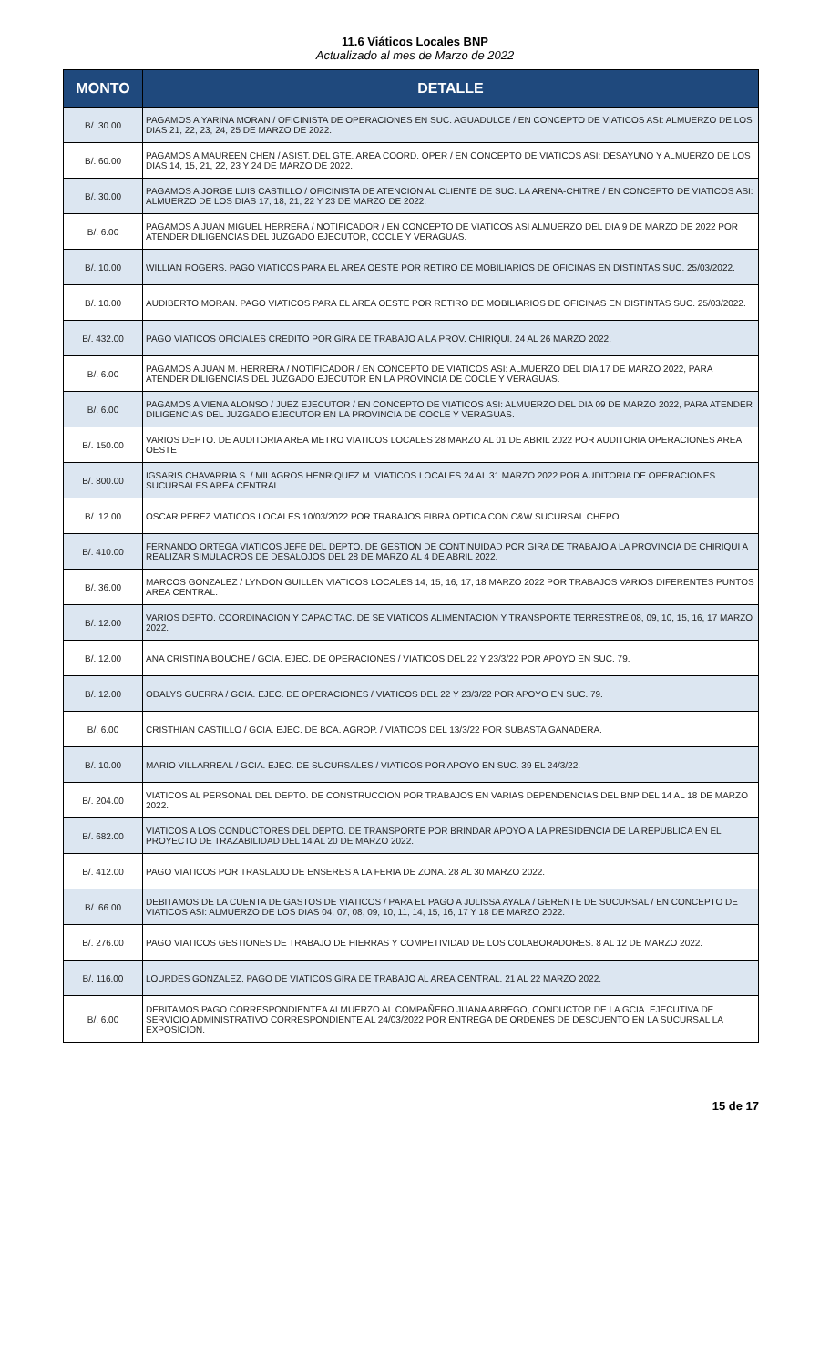11.6 Viáticos Locales BNP
Actualizado al mes de Marzo de 2022
| MONTO | DETALLE |
| --- | --- |
| B/. 30.00 | PAGAMOS A YARINA MORAN / OFICINISTA DE OPERACIONES EN SUC. AGUADULCE / EN CONCEPTO DE VIATICOS ASI: ALMUERZO DE LOS DIAS 21, 22, 23, 24, 25 DE MARZO DE 2022. |
| B/. 60.00 | PAGAMOS A MAUREEN CHEN / ASIST. DEL GTE. AREA COORD. OPER / EN CONCEPTO DE VIATICOS ASI: DESAYUNO Y ALMUERZO DE LOS DIAS 14, 15, 21, 22, 23 Y 24 DE MARZO DE 2022. |
| B/. 30.00 | PAGAMOS A JORGE LUIS CASTILLO / OFICINISTA DE ATENCION AL CLIENTE DE SUC. LA ARENA-CHITRE / EN CONCEPTO DE VIATICOS ASI: ALMUERZO DE LOS DIAS 17, 18, 21, 22 Y 23 DE MARZO DE 2022. |
| B/. 6.00 | PAGAMOS A JUAN MIGUEL HERRERA / NOTIFICADOR / EN CONCEPTO DE VIATICOS ASI ALMUERZO DEL DIA 9 DE MARZO DE 2022 POR ATENDER DILIGENCIAS DEL JUZGADO EJECUTOR, COCLE Y VERAGUAS. |
| B/. 10.00 | WILLIAN ROGERS. PAGO VIATICOS PARA EL AREA OESTE POR RETIRO DE MOBILIARIOS DE OFICINAS EN DISTINTAS SUC. 25/03/2022. |
| B/. 10.00 | AUDIBERTO MORAN. PAGO VIATICOS PARA EL AREA OESTE POR RETIRO DE MOBILIARIOS DE OFICINAS EN DISTINTAS SUC. 25/03/2022. |
| B/. 432.00 | PAGO VIATICOS OFICIALES CREDITO POR GIRA DE TRABAJO A LA PROV. CHIRIQUI. 24 AL 26 MARZO 2022. |
| B/. 6.00 | PAGAMOS A JUAN M. HERRERA / NOTIFICADOR / EN CONCEPTO DE VIATICOS ASI: ALMUERZO DEL DIA 17 DE MARZO 2022, PARA ATENDER DILIGENCIAS DEL JUZGADO EJECUTOR EN LA PROVINCIA DE COCLE Y VERAGUAS. |
| B/. 6.00 | PAGAMOS A VIENA ALONSO / JUEZ EJECUTOR / EN CONCEPTO DE VIATICOS ASI: ALMUERZO DEL DIA 09 DE MARZO 2022, PARA ATENDER DILIGENCIAS DEL JUZGADO EJECUTOR EN LA PROVINCIA DE COCLE Y VERAGUAS. |
| B/. 150.00 | VARIOS DEPTO. DE AUDITORIA AREA METRO VIATICOS LOCALES 28 MARZO AL 01 DE ABRIL 2022 POR AUDITORIA OPERACIONES AREA OESTE |
| B/. 800.00 | IGSARIS CHAVARRIA S. / MILAGROS HENRIQUEZ M. VIATICOS LOCALES 24 AL 31 MARZO 2022 POR AUDITORIA DE OPERACIONES SUCURSALES AREA CENTRAL. |
| B/. 12.00 | OSCAR PEREZ VIATICOS LOCALES 10/03/2022 POR TRABAJOS FIBRA OPTICA CON C&W SUCURSAL CHEPO. |
| B/. 410.00 | FERNANDO ORTEGA VIATICOS JEFE DEL DEPTO. DE GESTION DE CONTINUIDAD POR GIRA DE TRABAJO A LA PROVINCIA DE CHIRIQUI A REALIZAR SIMULACROS DE DESALOJOS DEL 28 DE MARZO AL 4 DE ABRIL 2022. |
| B/. 36.00 | MARCOS GONZALEZ / LYNDON GUILLEN VIATICOS LOCALES 14, 15, 16, 17, 18 MARZO 2022 POR TRABAJOS VARIOS DIFERENTES PUNTOS AREA CENTRAL. |
| B/. 12.00 | VARIOS DEPTO. COORDINACION Y CAPACITAC. DE SE VIATICOS ALIMENTACION Y TRANSPORTE TERRESTRE 08, 09, 10, 15, 16, 17 MARZO 2022. |
| B/. 12.00 | ANA CRISTINA BOUCHE / GCIA. EJEC. DE OPERACIONES / VIATICOS DEL 22 Y 23/3/22 POR APOYO EN SUC. 79. |
| B/. 12.00 | ODALYS GUERRA / GCIA. EJEC. DE OPERACIONES / VIATICOS DEL 22 Y 23/3/22 POR APOYO EN SUC. 79. |
| B/. 6.00 | CRISTHIAN CASTILLO / GCIA. EJEC. DE BCA. AGROP. / VIATICOS DEL 13/3/22 POR SUBASTA GANADERA. |
| B/. 10.00 | MARIO VILLARREAL / GCIA. EJEC. DE SUCURSALES / VIATICOS POR APOYO EN SUC. 39 EL 24/3/22. |
| B/. 204.00 | VIATICOS AL PERSONAL DEL DEPTO. DE CONSTRUCCION POR TRABAJOS EN VARIAS DEPENDENCIAS DEL BNP DEL 14 AL 18 DE MARZO 2022. |
| B/. 682.00 | VIATICOS A LOS CONDUCTORES DEL DEPTO. DE TRANSPORTE POR BRINDAR APOYO A LA PRESIDENCIA DE LA REPUBLICA EN EL PROYECTO DE TRAZABILIDAD DEL 14 AL 20 DE MARZO 2022. |
| B/. 412.00 | PAGO VIATICOS POR TRASLADO DE ENSERES A LA FERIA DE ZONA. 28 AL 30 MARZO 2022. |
| B/. 66.00 | DEBITAMOS DE LA CUENTA DE GASTOS DE VIATICOS / PARA EL PAGO A JULISSA AYALA / GERENTE DE SUCURSAL / EN CONCEPTO DE VIATICOS ASI: ALMUERZO DE LOS DIAS 04, 07, 08, 09, 10, 11, 14, 15, 16, 17 Y 18 DE MARZO 2022. |
| B/. 276.00 | PAGO VIATICOS GESTIONES DE TRABAJO DE HIERRAS Y COMPETIVIDAD DE LOS COLABORADORES. 8 AL 12 DE MARZO 2022. |
| B/. 116.00 | LOURDES GONZALEZ. PAGO DE VIATICOS GIRA DE TRABAJO AL AREA CENTRAL. 21 AL 22 MARZO 2022. |
| B/. 6.00 | DEBITAMOS PAGO CORRESPONDIENTEA ALMUERZO AL COMPAÑERO JUANA ABREGO, CONDUCTOR DE LA GCIA. EJECUTIVA DE SERVICIO ADMINISTRATIVO CORRESPONDIENTE AL 24/03/2022 POR ENTREGA DE ORDENES DE DESCUENTO EN LA SUCURSAL LA EXPOSICION. |
15 de 17